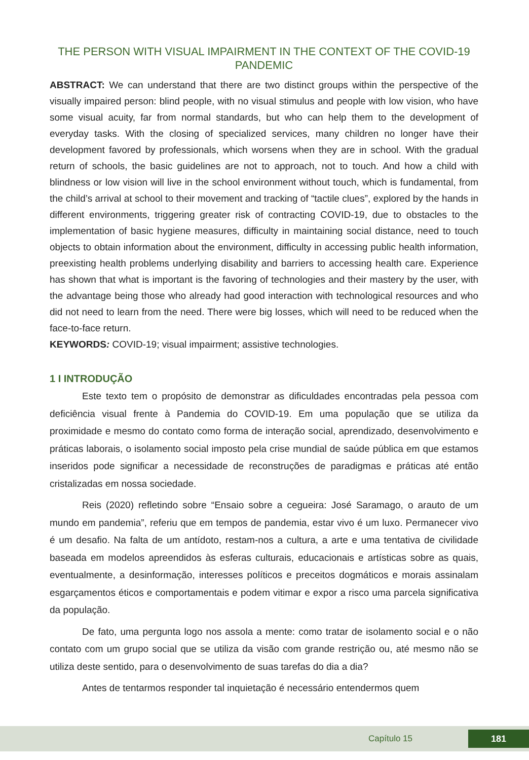THE PERSON WITH VISUAL IMPAIRMENT IN THE CONTEXT OF THE COVID-19 PANDEMIC
ABSTRACT: We can understand that there are two distinct groups within the perspective of the visually impaired person: blind people, with no visual stimulus and people with low vision, who have some visual acuity, far from normal standards, but who can help them to the development of everyday tasks. With the closing of specialized services, many children no longer have their development favored by professionals, which worsens when they are in school. With the gradual return of schools, the basic guidelines are not to approach, not to touch. And how a child with blindness or low vision will live in the school environment without touch, which is fundamental, from the child’s arrival at school to their movement and tracking of “tactile clues”, explored by the hands in different environments, triggering greater risk of contracting COVID-19, due to obstacles to the implementation of basic hygiene measures, difficulty in maintaining social distance, need to touch objects to obtain information about the environment, difficulty in accessing public health information, preexisting health problems underlying disability and barriers to accessing health care. Experience has shown that what is important is the favoring of technologies and their mastery by the user, with the advantage being those who already had good interaction with technological resources and who did not need to learn from the need. There were big losses, which will need to be reduced when the face-to-face return.
KEYWORDS: COVID-19; visual impairment; assistive technologies.
1 I INTRODUÇÃO
Este texto tem o propósito de demonstrar as dificuldades encontradas pela pessoa com deficiência visual frente à Pandemia do COVID-19. Em uma população que se utiliza da proximidade e mesmo do contato como forma de interação social, aprendizado, desenvolvimento e práticas laborais, o isolamento social imposto pela crise mundial de saúde pública em que estamos inseridos pode significar a necessidade de reconstruções de paradigmas e práticas até então cristalizadas em nossa sociedade.
Reis (2020) refletindo sobre “Ensaio sobre a cegueira: José Saramago, o arauto de um mundo em pandemia”, referiu que em tempos de pandemia, estar vivo é um luxo. Permanecer vivo é um desafio. Na falta de um antídoto, restam-nos a cultura, a arte e uma tentativa de civilidade baseada em modelos apreendidos às esferas culturais, educacionais e artísticas sobre as quais, eventualmente, a desinformação, interesses políticos e preceitos dogmáticos e morais assinalam esgarçamentos éticos e comportamentais e podem vitimar e expor a risco uma parcela significativa da população.
De fato, uma pergunta logo nos assola a mente: como tratar de isolamento social e o não contato com um grupo social que se utiliza da visão com grande restrição ou, até mesmo não se utiliza deste sentido, para o desenvolvimento de suas tarefas do dia a dia?
Antes de tentarmos responder tal inquietação é necessário entendermos quem
Capítulo 15 181